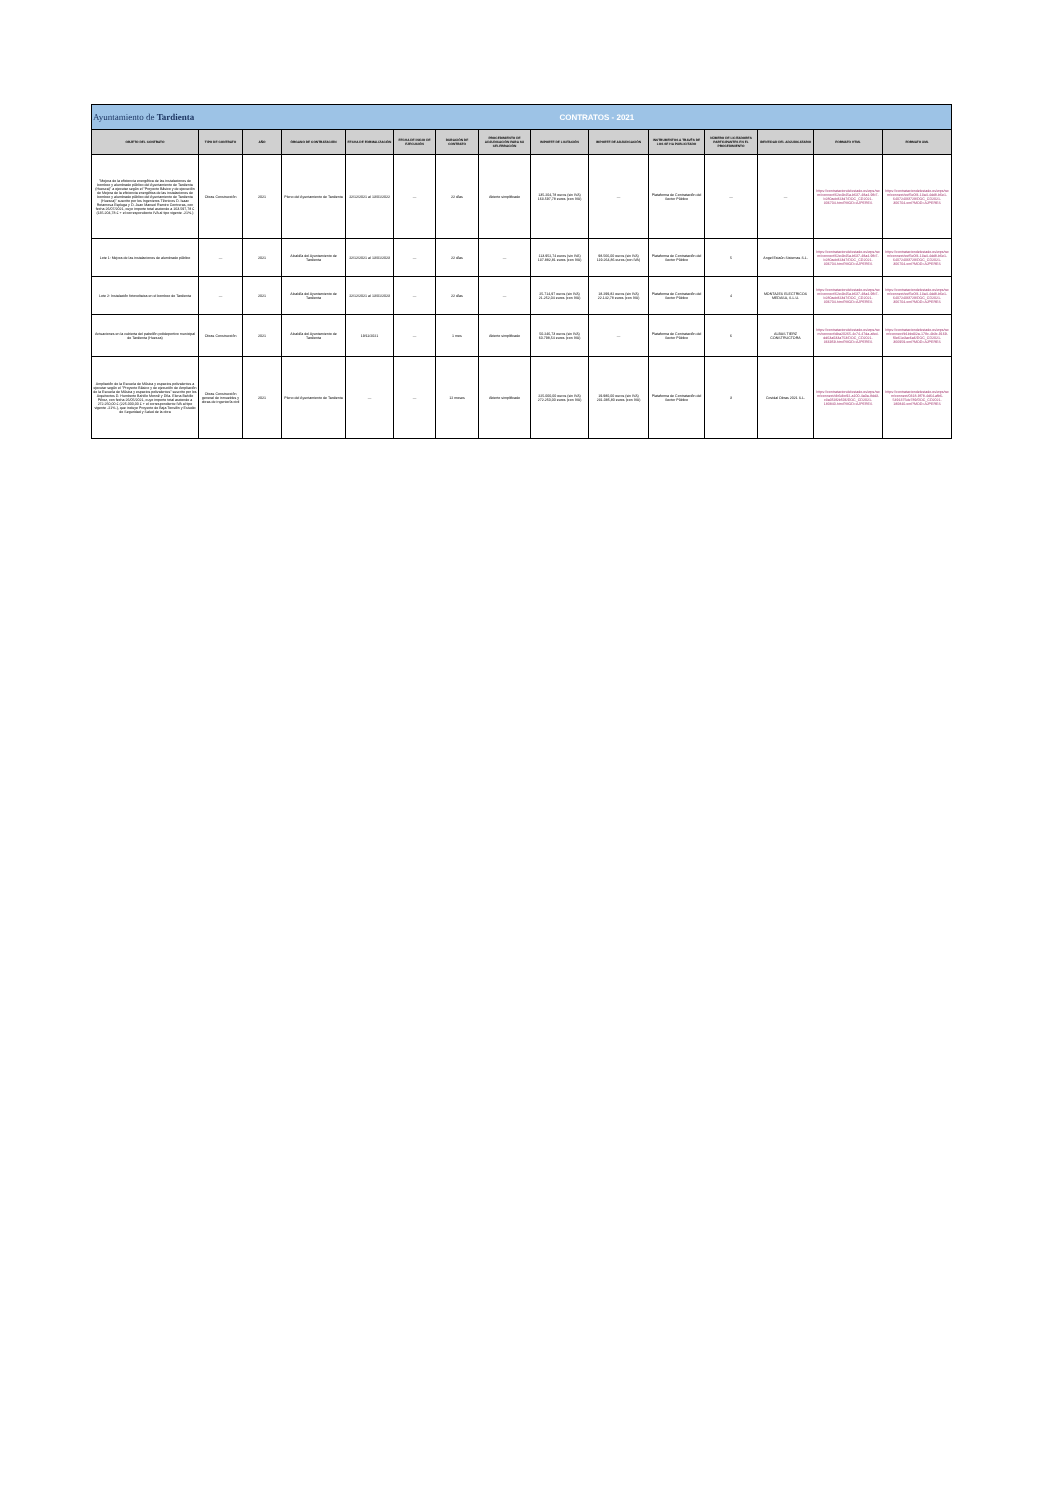| Ayuntamiento de Tardienta | | CONTRATOS - 2021 | | | | | | | | | | | | |
| OBJETO DEL CONTRATO | TIPO DE CONTRATO | AÑO | ÓRGANO DE CONTRATACIÓN | FECHA DE FORMALIZACIÓN | FECHA DE INICIO DE EJECUCIÓN | DURACIÓN DE CONTRATO | PROCEDIMIENTO DE ADJUDICACIÓN PARA SU CELEBRACIÓN | IMPORTE DE LICITACIÓN | IMPORTE DE ADJUDICACIÓN | INSTRUMENTOS A TRAVÉS DE LOS SE HA PUBLICITADO | NÚMERO DE LICITADORES PARTICIPANTES EN EL PROCEDIMIENTO | IDENTIDAD DEL ADJUDICATARIO | FORMATO HTML | FORMATO XML |
| "Mejora de la eficiencia energética de las instalaciones de bombeo y alumbrado público del Ayuntamiento de Tardienta (Huesca)" a ejecutar según el "Proyecto Básico y de ejecución de Mejora de la eficiencia energética de las instalaciones de bombeo y alumbrado público del Ayuntamiento de Tardienta (Huesca)" suscrito por los Ingenieros Técnicos D. Isaac Retamosa Espluga y D. Juan Manuel Ramiro Contreras, con fecha 26/07/2021, cuyo importe total asciende a 163.597,78 € (135.204,78 € + el correspondiente IVA al tipo vigente -21%-) | Obras Construcción | 2021 | Pleno del Ayuntamiento de Tardienta | 22/12/2021 al 13/01/2022 | — | 22 días | Abierto simplificado | 135.204,78 euros (sin IVA) 163.597,78 euros (con IVA) | — | Plataforma de Contratación del Sector Público | — | — | https://contrataciondelestado.es/wps/wcm/connect/62e4b45a-b637-48a4-9fb7-b280adc823d7/DOC_CD2021-306704.html?MOD=AJPERES | https://contrataciondelestado.es/wps/wcm/connect/eef5e0f4-13a4-4dd8-b6e1-64072406f729/DOC_CD2021-306704.xml?MOD=AJPERES |
| Lote 1: Mejora de las instalaciones de alumbrado público | — | 2021 | Alcaldía del Ayuntamiento de Tardienta | 22/12/2021 al 13/01/2023 | — | 22 días | — | 113.952,74 euros (sin IVA) 137.882,81 euros (con IVA) | 98.566,00 euros (sin IVA) 119.264,86 euros (con IVA) | Plataforma de Contratación del Sector Público | 5 | Angel Estaún Sistemas S.L. | https://contrataciondelestado.es/wps/wcm/connect/62e4b45a-b637-48a4-9fb7-b280adc823d7/DOC_CD2021-306704.html?MOD=AJPERES | https://contrataciondelestado.es/wps/wcm/connect/eef5e0f4-13a4-4dd8-b6e1-64072406f729/DOC_CD2021-306704.xml?MOD=AJPERES |
| Lote 2: Instalación fotovoltaica en el bombeo de Tardienta | — | 2021 | Alcaldía del Ayuntamiento de Tardienta | 22/12/2021 al 13/01/2023 | — | 22 días | — | 25.714,97 euros (sin IVA) 21.252,04 euros (con IVA) | 18.299,82 euros (sin IVA) 22.142,78 euros (con IVA) | Plataforma de Contratación del Sector Público | 4 | MONTAJES ELECTRICOS MEDASA, S.L.U. | https://contrataciondelestado.es/wps/wcm/connect/62e4b45a-b637-48a4-9fb7-b280adc823d7/DOC_CD2021-306704.html?MOD=AJPERES | https://contrataciondelestado.es/wps/wcm/connect/eef5e0f4-13a4-4dd8-b6e1-64072406f729/DOC_CD2021-306704.xml?MOD=AJPERES |
| Actuaciones en la cubierta del pabellón polideportivo municipal de Tardienta (Huesca) | Obras Construcción | 2021 | Alcaldía del Ayuntamiento de Tardienta | 19/11/2021 | — | 1 mes | Abierto simplificado | 50.246,73 euros (sin IVA) 60.798,54 euros (con IVA) | — | Plataforma de Contratación del Sector Público | 6 | ALBAS TIERZ CONSTRUCTORA | https://contrataciondelestado.es/wps/wcm/connect/dba20265-4c74-47da-afed-dd63a033a753/DOC_CD2021-366959.html?MOD=AJPERES | https://contrataciondelestado.es/wps/wcm/connect/b1bbd32a-178c-4b3c-9169-f0e61e3ac6a6/DOC_CD2021-366959.xml?MOD=AJPERES |
| Ampliación de la Escuela de Música y espacios polivalentes a ejecutar según el "Proyecto Básico y de ejecución de Ampliación de la Escuela de Música y espacios polivalentes" suscrito por los Arquitectos D. Humberto Bahillo Monné y Dña. Elena Bahillo Pérez, con fecha 26/05/2021, cuyo importe total asciende a 272.250,00 € (225.000,00 € + el correspondiente IVA al tipo vigente -21%-), que incluye Proyecto de Baja Tensión y Estudio de Seguridad y Salud de la obra | Obras Construcción general de inmuebles y obras de ingeniería civil | 2021 | Pleno del Ayuntamiento de Tardienta | — | — | 12 meses | Abierto simplificado | 225.000,00 euros (sin IVA) 272.250,00 euros (con IVA) | 19.980,00 euros (sin IVA) 231.085,80 euros (con IVA) | Plataforma de Contratación del Sector Público | 3 | Covidal Obras 2021 S.L. | https://contrataciondelestado.es/wps/wcm/connect/db6dbc92-a100-4a0a-8dd3-c3a053f2b506/DOC_CD2021-180840.html?MOD=AJPERES | https://contrataciondelestado.es/wps/wcm/connect/0318-9f78-4d64-afb6-5491375de789/DOC_CD2021-180840.xml?MOD=AJPERES |